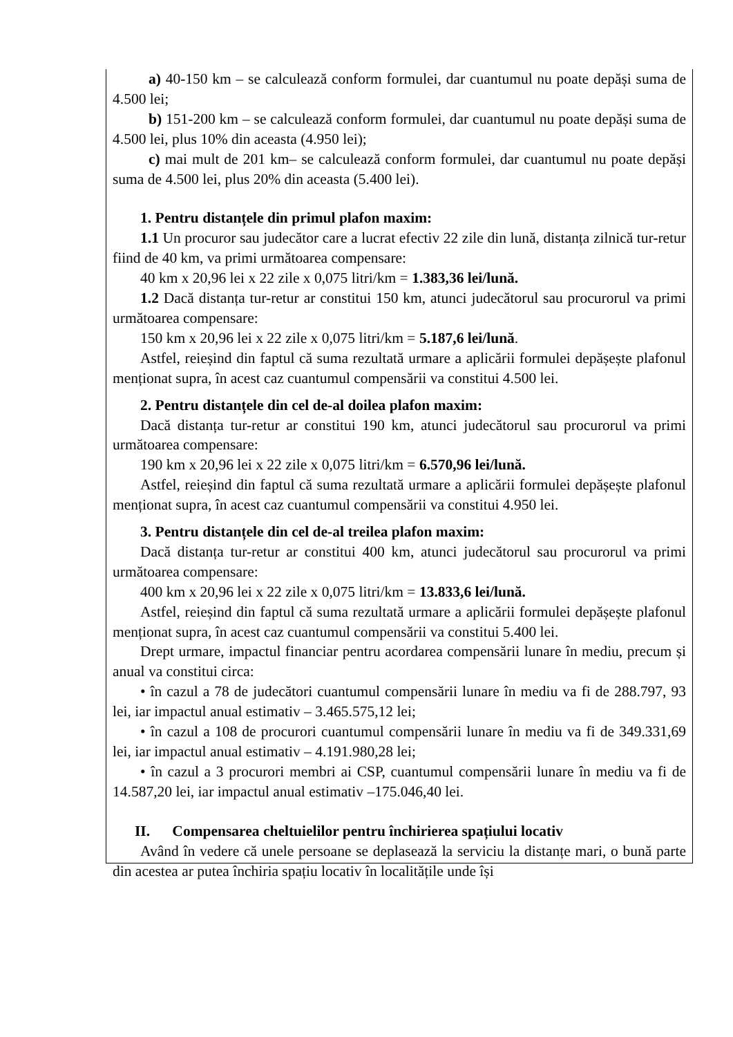a) 40-150 km – se calculează conform formulei, dar cuantumul nu poate depăși suma de 4.500 lei;
b) 151-200 km – se calculează conform formulei, dar cuantumul nu poate depăși suma de 4.500 lei, plus 10% din aceasta (4.950 lei);
c) mai mult de 201 km– se calculează conform formulei, dar cuantumul nu poate depăși suma de 4.500 lei, plus 20% din aceasta (5.400 lei).
1. Pentru distanțele din primul plafon maxim:
1.1 Un procuror sau judecător care a lucrat efectiv 22 zile din lună, distanța zilnică tur-retur fiind de 40 km, va primi următoarea compensare:
40 km x 20,96 lei x 22 zile x 0,075 litri/km = 1.383,36 lei/lună.
1.2 Dacă distanța tur-retur ar constitui 150 km, atunci judecătorul sau procurorul va primi următoarea compensare:
150 km x 20,96 lei x 22 zile x 0,075 litri/km = 5.187,6 lei/lună.
Astfel, reieșind din faptul că suma rezultată urmare a aplicării formulei depășește plafonul menționat supra, în acest caz cuantumul compensării va constitui 4.500 lei.
2. Pentru distanțele din cel de-al doilea plafon maxim:
Dacă distanța tur-retur ar constitui 190 km, atunci judecătorul sau procurorul va primi următoarea compensare:
190 km x 20,96 lei x 22 zile x 0,075 litri/km = 6.570,96 lei/lună.
Astfel, reieșind din faptul că suma rezultată urmare a aplicării formulei depășește plafonul menționat supra, în acest caz cuantumul compensării va constitui 4.950 lei.
3. Pentru distanțele din cel de-al treilea plafon maxim:
Dacă distanța tur-retur ar constitui 400 km, atunci judecătorul sau procurorul va primi următoarea compensare:
400 km x 20,96 lei x 22 zile x 0,075 litri/km = 13.833,6 lei/lună.
Astfel, reieșind din faptul că suma rezultată urmare a aplicării formulei depășește plafonul menționat supra, în acest caz cuantumul compensării va constitui 5.400 lei.
Drept urmare, impactul financiar pentru acordarea compensării lunare în mediu, precum și anual va constitui circa:
• în cazul a 78 de judecători cuantumul compensării lunare în mediu va fi de 288.797, 93 lei, iar impactul anual estimativ – 3.465.575,12 lei;
• în cazul a 108 de procurori cuantumul compensării lunare în mediu va fi de 349.331,69 lei, iar impactul anual estimativ – 4.191.980,28 lei;
• în cazul a 3 procurori membri ai CSP, cuantumul compensării lunare în mediu va fi de 14.587,20 lei, iar impactul anual estimativ –175.046,40 lei.
II. Compensarea cheltuielilor pentru închirierea spațiului locativ
Având în vedere că unele persoane se deplasează la serviciu la distanțe mari, o bună parte din acestea ar putea închiria spațiu locativ în localitățile unde își